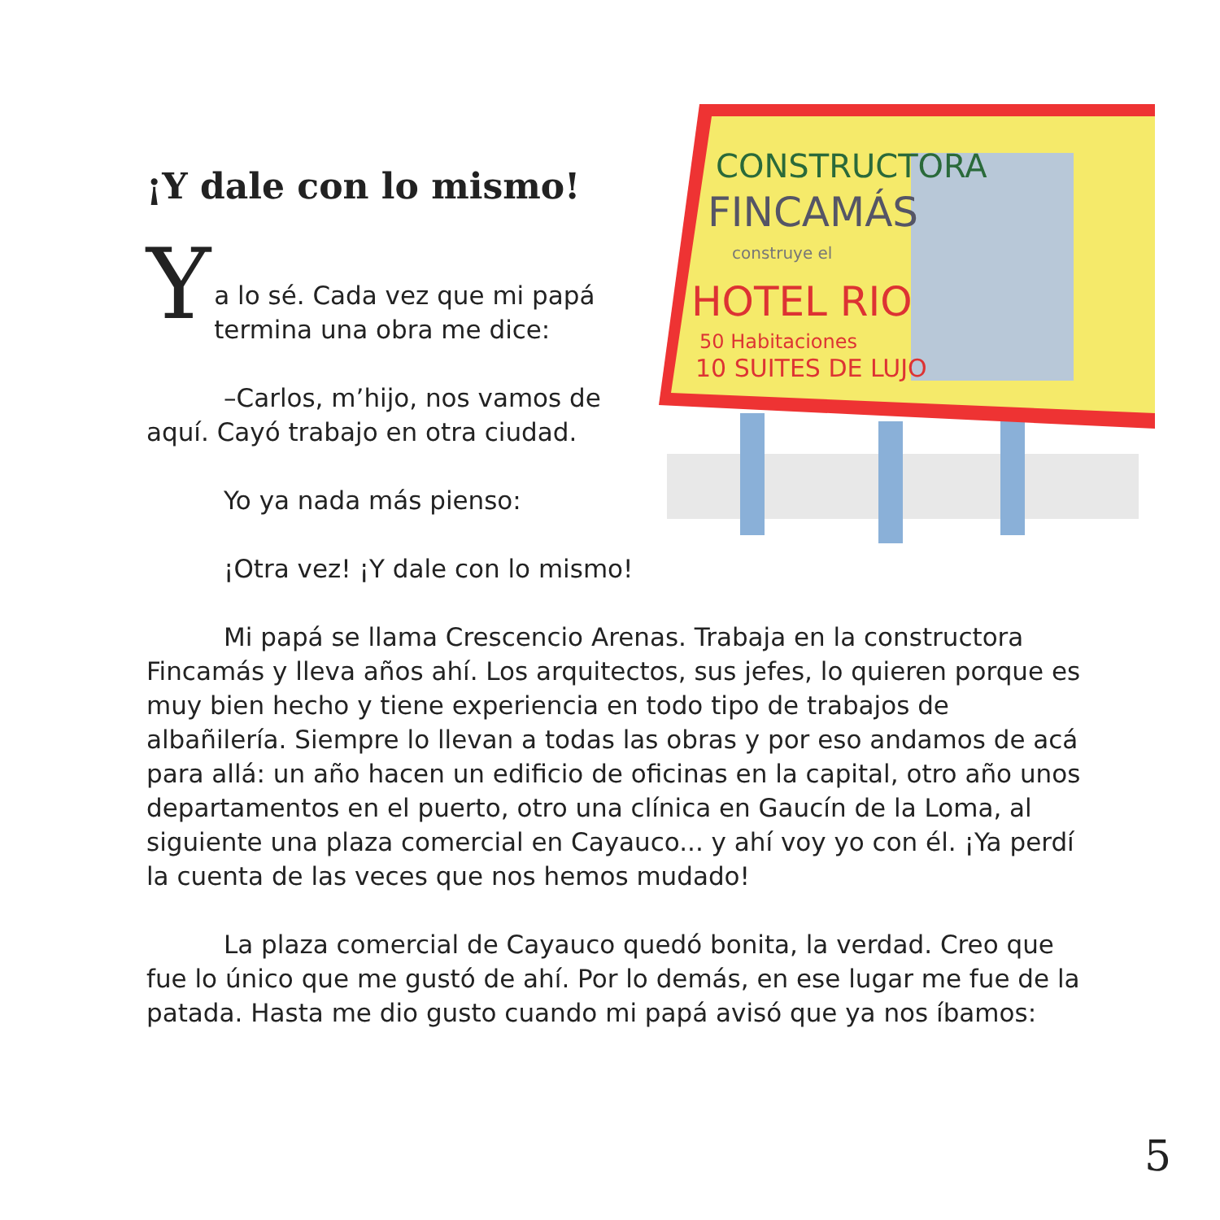¡Y dale con lo mismo!
Y
a lo sé. Cada vez que mi papá termina una obra me dice:
–Carlos, m’hijo, nos vamos de aquí. Cayó trabajo en otra ciudad.
Yo ya nada más pienso:
¡Otra vez! ¡Y dale con lo mismo!
CONSTRUCTORA
FINCAMÁS
construye el
HOTEL RIO
50 Habitaciones
10 SUITES DE LUJO
Mi papá se llama Crescencio Arenas. Trabaja en la constructora Fincamás y lleva años ahí. Los arquitectos, sus jefes, lo quieren porque es muy bien hecho y tiene experiencia en todo tipo de trabajos de albañilería. Siempre lo llevan a todas las obras y por eso andamos de acá para allá: un año hacen un edificio de oficinas en la capital, otro año unos departamentos en el puerto, otro una clínica en Gaucín de la Loma, al siguiente una plaza comercial en Cayauco... y ahí voy yo con él. ¡Ya perdí la cuenta de las veces que nos hemos mudado!
La plaza comercial de Cayauco quedó bonita, la verdad. Creo que fue lo único que me gustó de ahí. Por lo demás, en ese lugar me fue de la patada. Hasta me dio gusto cuando mi papá avisó que ya nos íbamos:
5